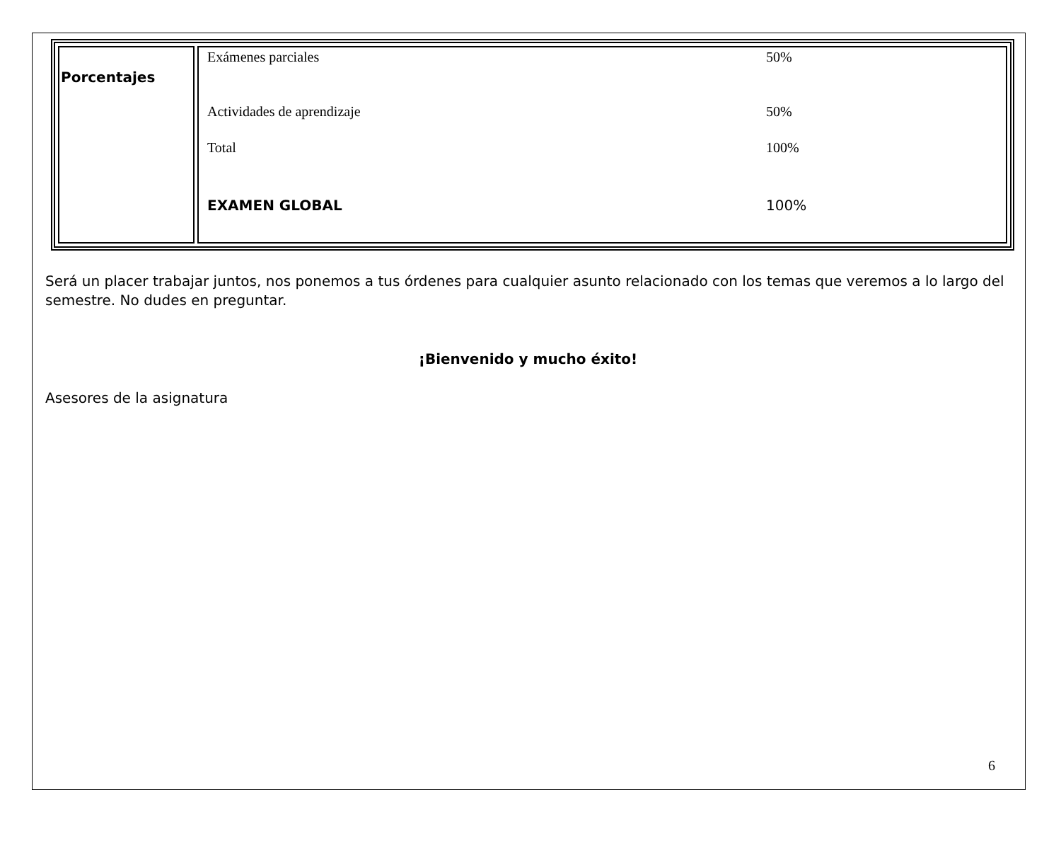| Porcentajes | Exámenes parciales 50% Actividades de aprendizaje 50% Total 100% EXAMEN GLOBAL 100% |
Será un placer trabajar juntos, nos ponemos a tus órdenes para cualquier asunto relacionado con los temas que veremos a lo largo del semestre. No dudes en preguntar.
¡Bienvenido y mucho éxito!
Asesores de la asignatura
6